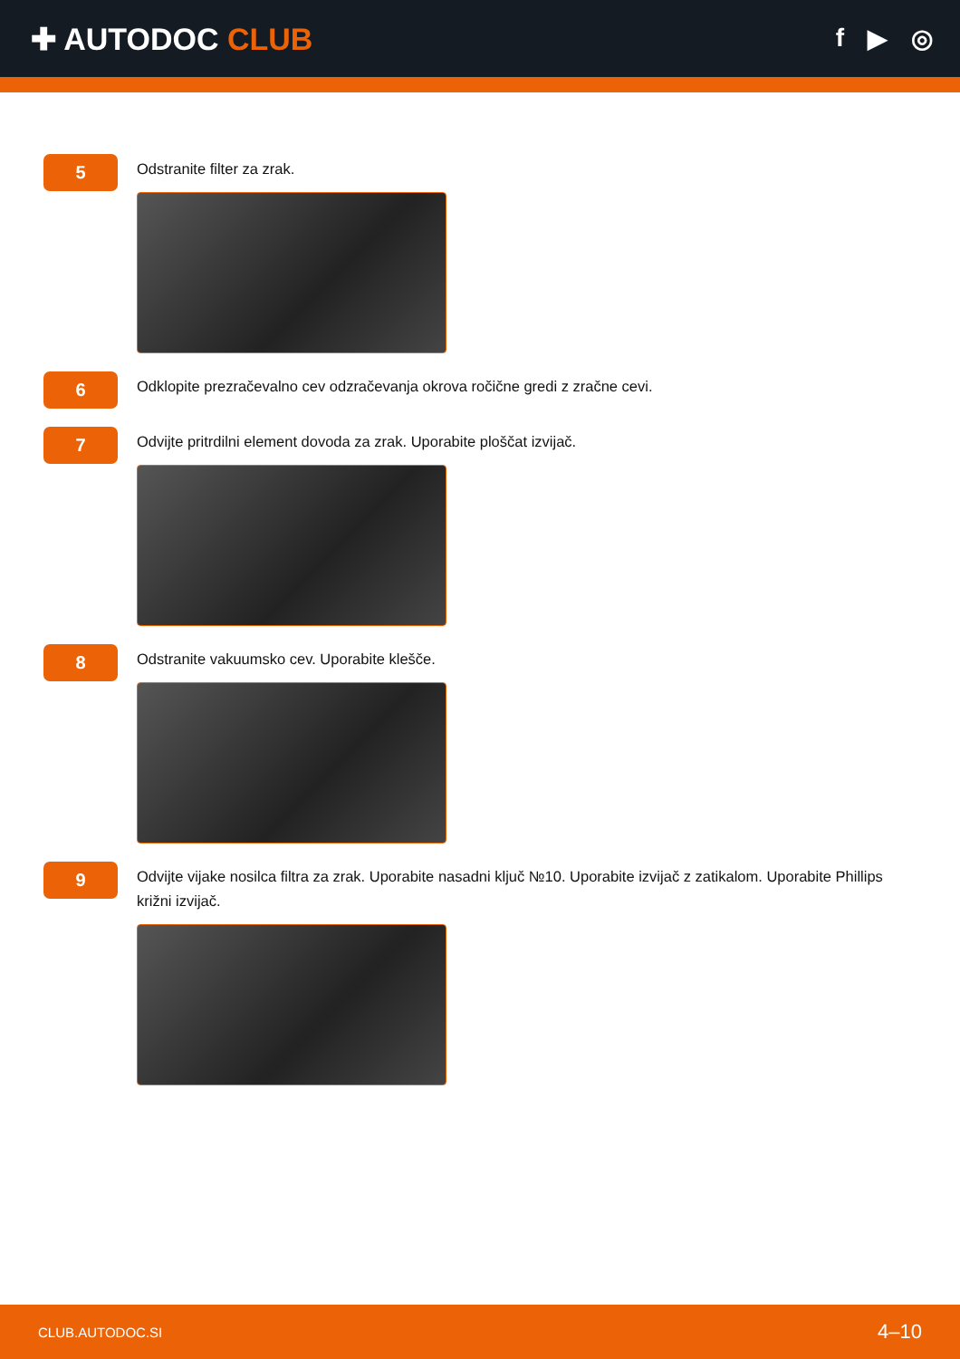✚ AUTODOC CLUB
f ▶ ◎
5
Odstranite filter za zrak.
6
Odklopite prezračevalno cev odzračevanja okrova ročične gredi z zračne cevi.
7
Odvijte pritrdilni element dovoda za zrak. Uporabite ploščat izvijač.
8
Odstranite vakuumsko cev. Uporabite klešče.
9
Odvijte vijake nosilca filtra za zrak. Uporabite nasadni ključ №10. Uporabite izvijač z zatikalom. Uporabite Phillips križni izvijač.
CLUB.AUTODOC.SI 4–10